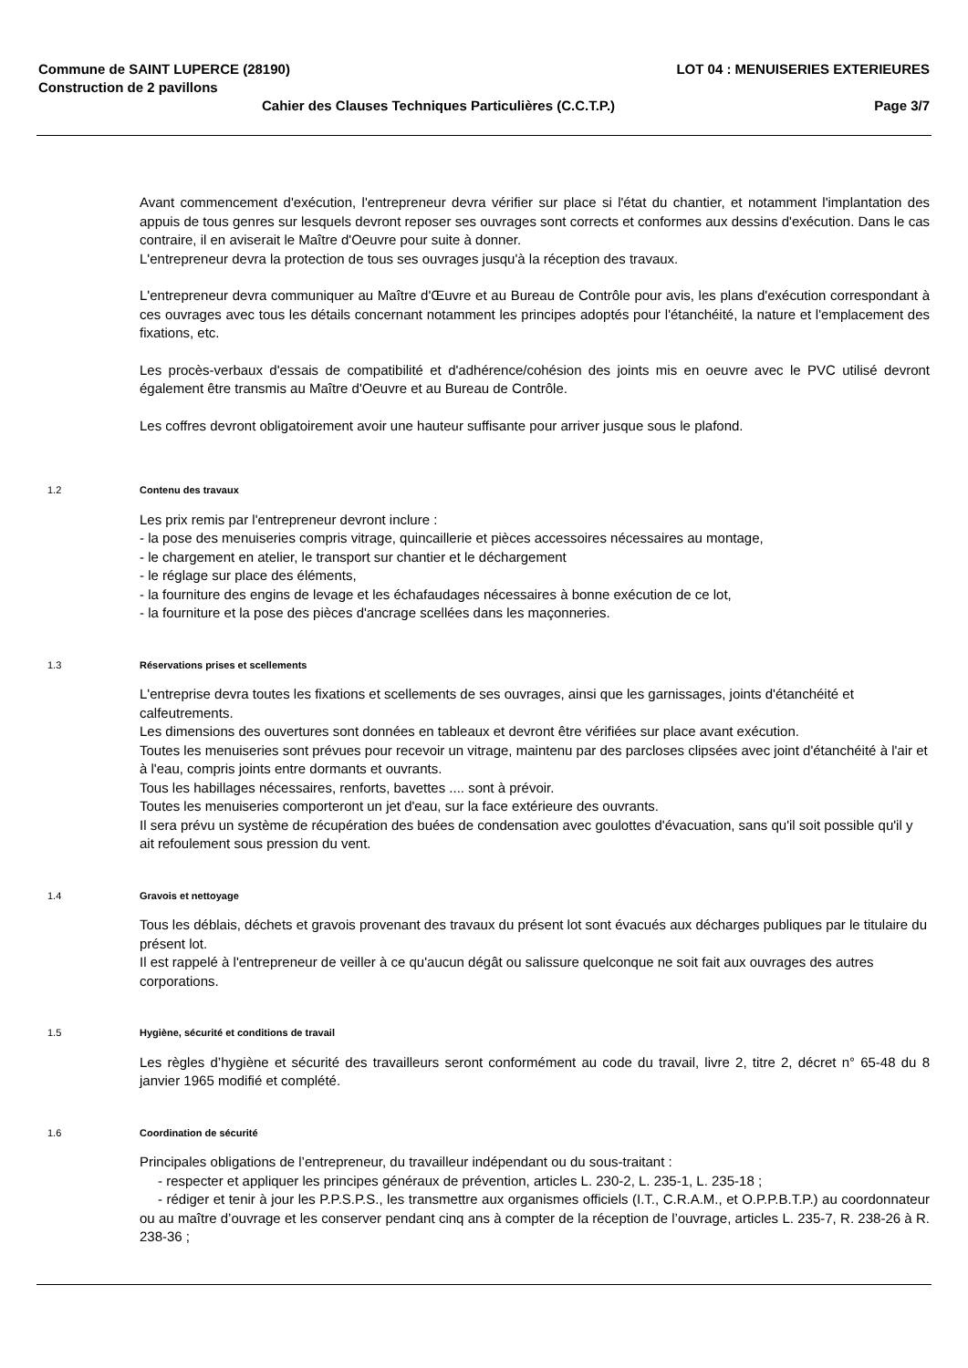Commune de SAINT LUPERCE (28190) LOT 04 : MENUISERIES EXTERIEURES
Construction de 2 pavillons
Cahier des Clauses Techniques Particulières (C.C.T.P.) Page 3/7
Avant commencement d'exécution, l'entrepreneur devra vérifier sur place si l'état du chantier, et notamment l'implantation des appuis de tous genres sur lesquels devront reposer ses ouvrages sont corrects et conformes aux dessins d'exécution. Dans le cas contraire, il en aviserait le Maître d'Oeuvre pour suite à donner.
L'entrepreneur devra la protection de tous ses ouvrages jusqu'à la réception des travaux.
L'entrepreneur devra communiquer au Maître d'Œuvre et au Bureau de Contrôle pour avis, les plans d'exécution correspondant à ces ouvrages avec tous les détails concernant notamment les principes adoptés pour l'étanchéité, la nature et l'emplacement des fixations, etc.
Les procès-verbaux d'essais de compatibilité et d'adhérence/cohésion des joints mis en oeuvre avec le PVC utilisé devront également être transmis au Maître d'Oeuvre et au Bureau de Contrôle.
Les coffres devront obligatoirement avoir une hauteur suffisante pour arriver jusque sous le plafond.
1.2 Contenu des travaux
Les prix remis par l'entrepreneur devront inclure :
- la pose des menuiseries compris vitrage, quincaillerie et pièces accessoires nécessaires au montage,
- le chargement en atelier, le transport sur chantier et le déchargement
- le réglage sur place des éléments,
- la fourniture des engins de levage et les échafaudages nécessaires à bonne exécution de ce lot,
- la fourniture et la pose des pièces d'ancrage scellées dans les maçonneries.
1.3 Réservations prises et scellements
L'entreprise devra toutes les fixations et scellements de ses ouvrages, ainsi que les garnissages, joints d'étanchéité et calfeutrements.
Les dimensions des ouvertures sont données en tableaux et devront être vérifiées sur place avant exécution.
Toutes les menuiseries sont prévues pour recevoir un vitrage, maintenu par des parcloses clipsées avec joint d'étanchéité à l'air et à l'eau, compris joints entre dormants et ouvrants.
Tous les habillages nécessaires, renforts, bavettes .... sont à prévoir.
Toutes les menuiseries comporteront un jet d'eau, sur la face extérieure des ouvrants.
Il sera prévu un système de récupération des buées de condensation avec goulottes d'évacuation, sans qu'il soit possible qu'il y ait refoulement sous pression du vent.
1.4 Gravois et nettoyage
Tous les déblais, déchets et gravois provenant des travaux du présent lot sont évacués aux décharges publiques par le titulaire du présent lot.
Il est rappelé à l'entrepreneur de veiller à ce qu'aucun dégât ou salissure quelconque ne soit fait aux ouvrages des autres corporations.
1.5 Hygiène, sécurité et conditions de travail
Les règles d’hygiène et sécurité des travailleurs seront conformément au code du travail, livre 2, titre 2, décret n° 65-48 du 8 janvier 1965 modifié et complété.
1.6 Coordination de sécurité
Principales obligations de l’entrepreneur, du travailleur indépendant ou du sous-traitant :
- respecter et appliquer les principes généraux de prévention, articles L. 230-2, L. 235-1, L. 235-18 ;
- rédiger et tenir à jour les P.P.S.P.S., les transmettre aux organismes officiels (I.T., C.R.A.M., et O.P.P.B.T.P.) au coordonnateur ou au maître d’ouvrage et les conserver pendant cinq ans à compter de la réception de l’ouvrage, articles L. 235-7, R. 238-26 à R. 238-36 ;